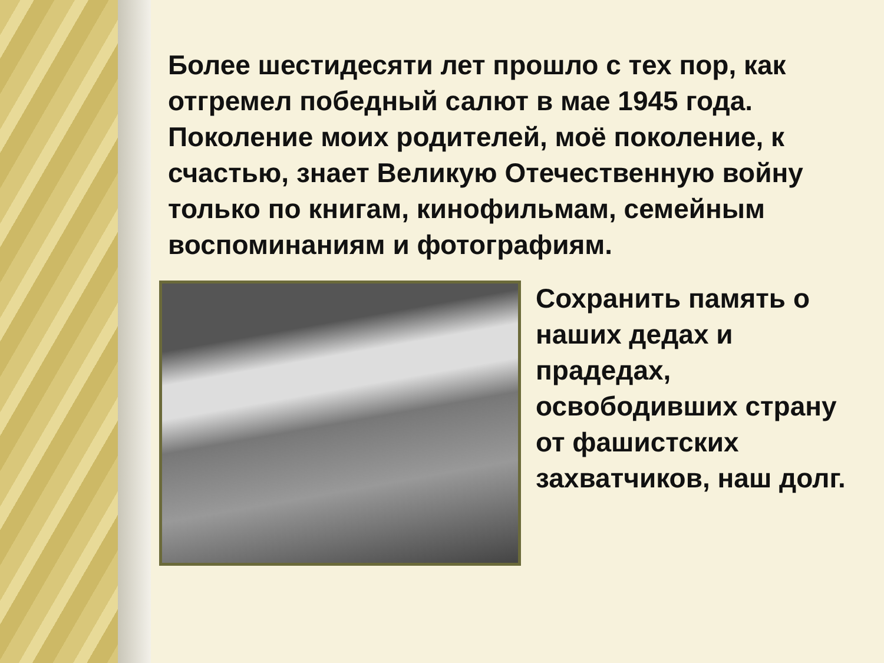Более шестидесяти лет прошло с тех пор, как отгремел победный салют в мае 1945 года. Поколение моих родителей, моё поколение, к счастью, знает Великую Отечественную войну только по книгам, кинофильмам, семейным воспоминаниям и фотографиям.
Сохранить память о наших дедах и прадедах, освободивших страну от фашистских захватчиков, наш долг.